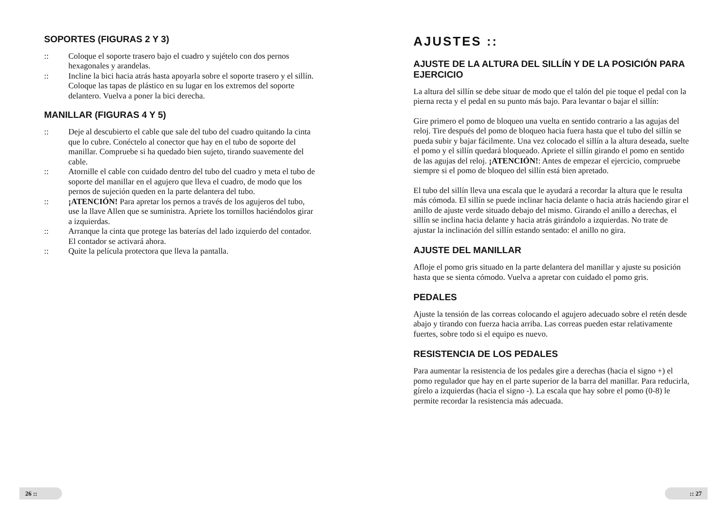SOPORTES (FIGURAS 2 Y 3)
:: Coloque el soporte trasero bajo el cuadro y sujételo con dos pernos hexagonales y arandelas.
:: Incline la bici hacia atrás hasta apoyarla sobre el soporte trasero y el sillín. Coloque las tapas de plástico en su lugar en los extremos del soporte delantero. Vuelva a poner la bici derecha.
MANILLAR (FIGURAS 4 Y 5)
:: Deje al descubierto el cable que sale del tubo del cuadro quitando la cinta que lo cubre. Conéctelo al conector que hay en el tubo de soporte del manillar. Compruebe si ha quedado bien sujeto, tirando suavemente del cable.
:: Atornille el cable con cuidado dentro del tubo del cuadro y meta el tubo de soporte del manillar en el agujero que lleva el cuadro, de modo que los pernos de sujeción queden en la parte delantera del tubo.
:: ¡ATENCIÓN! Para apretar los pernos a través de los agujeros del tubo, use la llave Allen que se suministra. Apriete los tornillos haciéndolos girar a izquierdas.
:: Arranque la cinta que protege las baterías del lado izquierdo del contador. El contador se activará ahora.
:: Quite la película protectora que lleva la pantalla.
26 ::
AJUSTES ::
AJUSTE DE LA ALTURA DEL SILLÍN Y DE LA POSICIÓN PARA EJERCICIO
La altura del sillín se debe situar de modo que el talón del pie toque el pedal con la pierna recta y el pedal en su punto más bajo. Para levantar o bajar el sillín:
Gire primero el pomo de bloqueo una vuelta en sentido contrario a las agujas del reloj. Tire después del pomo de bloqueo hacia fuera hasta que el tubo del sillín se pueda subir y bajar fácilmente. Una vez colocado el sillín a la altura deseada, suelte el pomo y el sillín quedará bloqueado. Apriete el sillín girando el pomo en sentido de las agujas del reloj. ¡ATENCIÓN!: Antes de empezar el ejercicio, compruebe siempre si el pomo de bloqueo del sillín está bien apretado.
El tubo del sillín lleva una escala que le ayudará a recordar la altura que le resulta más cómoda. El sillín se puede inclinar hacia delante o hacia atrás haciendo girar el anillo de ajuste verde situado debajo del mismo. Girando el anillo a derechas, el sillín se inclina hacia delante y hacia atrás girándolo a izquierdas. No trate de ajustar la inclinación del sillín estando sentado: el anillo no gira.
AJUSTE DEL MANILLAR
Afloje el pomo gris situado en la parte delantera del manillar y ajuste su posición hasta que se sienta cómodo. Vuelva a apretar con cuidado el pomo gris.
PEDALES
Ajuste la tensión de las correas colocando el agujero adecuado sobre el retén desde abajo y tirando con fuerza hacia arriba. Las correas pueden estar relativamente fuertes, sobre todo si el equipo es nuevo.
RESISTENCIA DE LOS PEDALES
Para aumentar la resistencia de los pedales gire a derechas (hacia el signo +) el pomo regulador que hay en el parte superior de la barra del manillar. Para reducirla, gírelo a izquierdas (hacia el signo -). La escala que hay sobre el pomo (0-8) le permite recordar la resistencia más adecuada.
:: 27